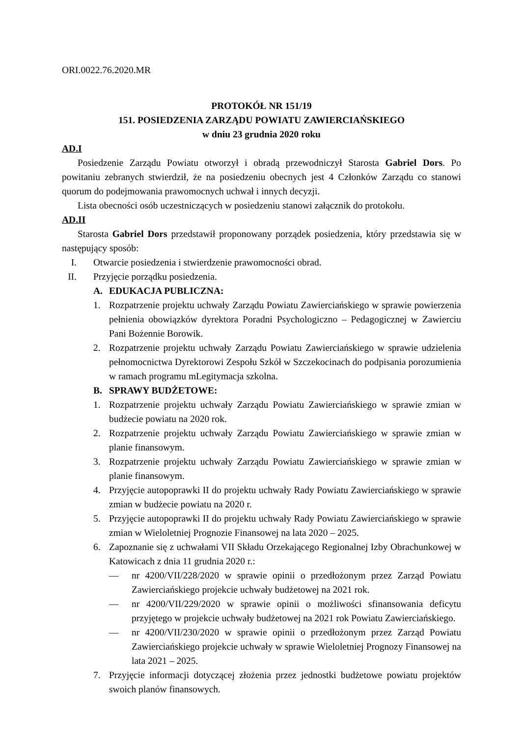ORI.0022.76.2020.MR
PROTOKÓŁ NR 151/19
151. POSIEDZENIA ZARZĄDU POWIATU ZAWIERCIAŃSKIEGO
w dniu 23 grudnia 2020 roku
AD.I
Posiedzenie Zarządu Powiatu otworzył i obradą przewodniczył Starosta Gabriel Dors. Po powitaniu zebranych stwierdził, że na posiedzeniu obecnych jest 4 Członków Zarządu co stanowi quorum do podejmowania prawomocnych uchwał i innych decyzji.
Lista obecności osób uczestniczących w posiedzeniu stanowi załącznik do protokołu.
AD.II
Starosta Gabriel Dors przedstawił proponowany porządek posiedzenia, który przedstawia się w następujący sposób:
I. Otwarcie posiedzenia i stwierdzenie prawomocności obrad.
II. Przyjęcie porządku posiedzenia.
A. EDUKACJA PUBLICZNA:
1. Rozpatrzenie projektu uchwały Zarządu Powiatu Zawierciańskiego w sprawie powierzenia pełnienia obowiązków dyrektora Poradni Psychologiczno – Pedagogicznej w Zawierciu Pani Bożennie Borowik.
2. Rozpatrzenie projektu uchwały Zarządu Powiatu Zawierciańskiego w sprawie udzielenia pełnomocnictwa Dyrektorowi Zespołu Szkół w Szczekocinach do podpisania porozumienia w ramach programu mLegitymacja szkolna.
B. SPRAWY BUDŻETOWE:
1. Rozpatrzenie projektu uchwały Zarządu Powiatu Zawierciańskiego w sprawie zmian w budżecie powiatu na 2020 rok.
2. Rozpatrzenie projektu uchwały Zarządu Powiatu Zawierciańskiego w sprawie zmian w planie finansowym.
3. Rozpatrzenie projektu uchwały Zarządu Powiatu Zawierciańskiego w sprawie zmian w planie finansowym.
4. Przyjęcie autopoprawki II do projektu uchwały Rady Powiatu Zawierciańskiego w sprawie zmian w budżecie powiatu na 2020 r.
5. Przyjęcie autopoprawki II do projektu uchwały Rady Powiatu Zawierciańskiego w sprawie zmian w Wieloletniej Prognozie Finansowej na lata 2020 – 2025.
6. Zapoznanie się z uchwałami VII Składu Orzekającego Regionalnej Izby Obrachunkowej w Katowicach z dnia 11 grudnia 2020 r.:
— nr 4200/VII/228/2020 w sprawie opinii o przedłożonym przez Zarząd Powiatu Zawierciańskiego projekcie uchwały budżetowej na 2021 rok.
— nr 4200/VII/229/2020 w sprawie opinii o możliwości sfinansowania deficytu przyjętego w projekcie uchwały budżetowej na 2021 rok Powiatu Zawierciańskiego.
— nr 4200/VII/230/2020 w sprawie opinii o przedłożonym przez Zarząd Powiatu Zawierciańskiego projekcie uchwały w sprawie Wieloletniej Prognozy Finansowej na lata 2021 – 2025.
7. Przyjęcie informacji dotyczącej złożenia przez jednostki budżetowe powiatu projektów swoich planów finansowych.